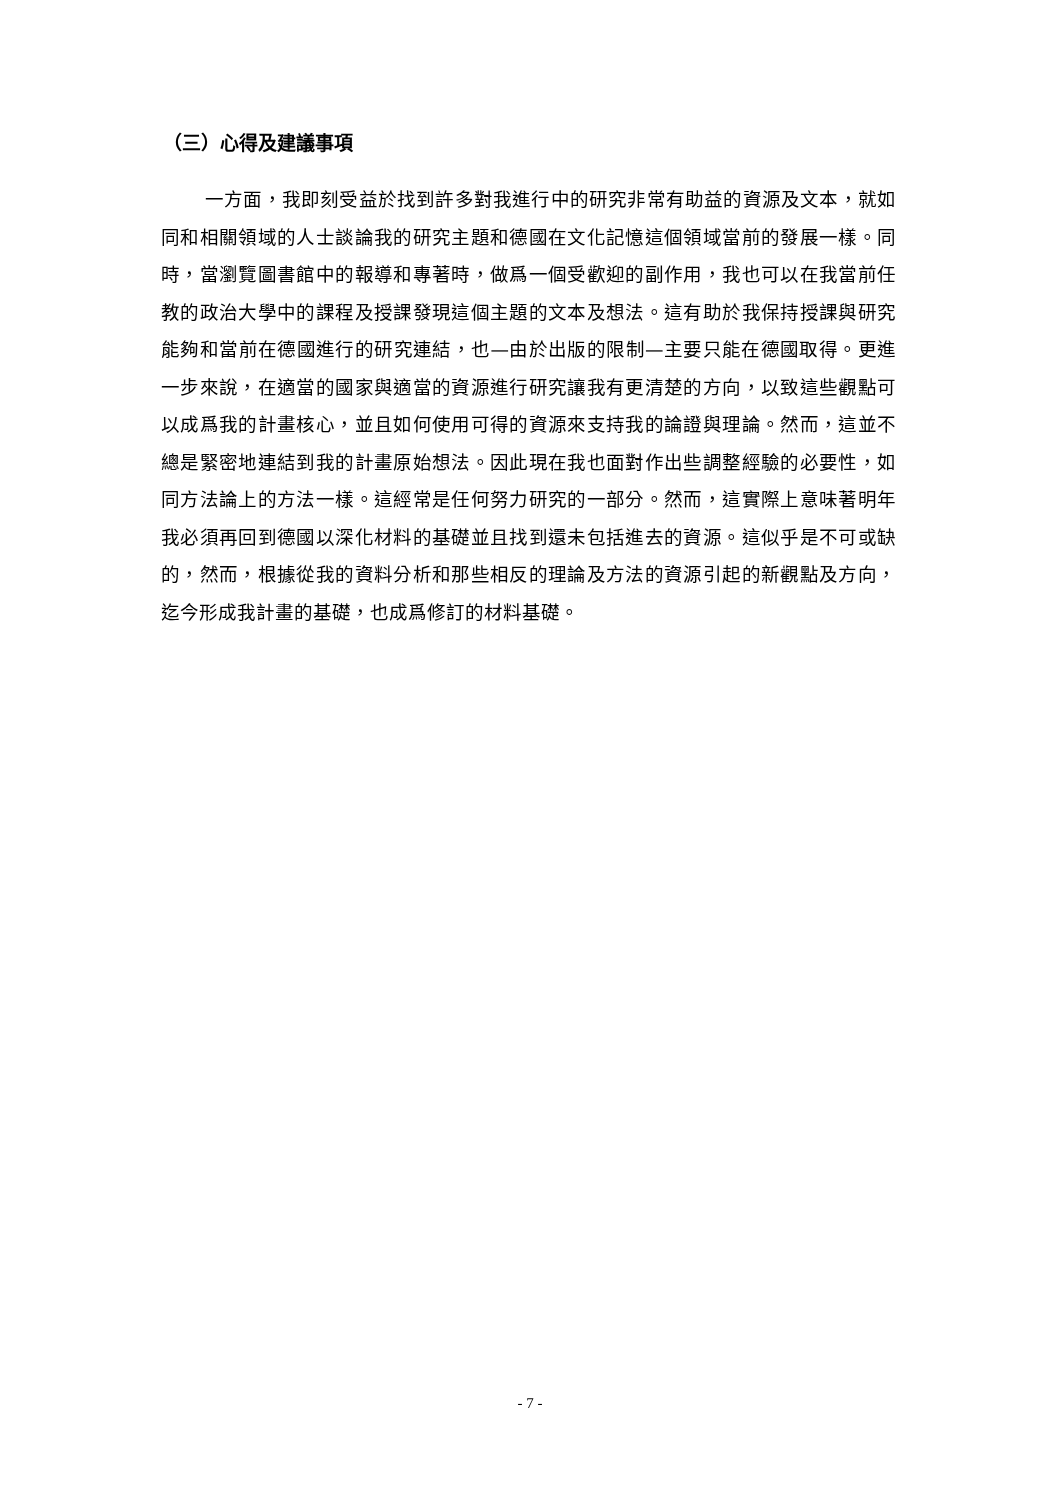（三）心得及建議事項
一方面，我即刻受益於找到許多對我進行中的研究非常有助益的資源及文本，就如同和相關領域的人士談論我的研究主題和德國在文化記憶這個領域當前的發展一樣。同時，當瀏覽圖書館中的報導和專著時，做爲一個受歡迎的副作用，我也可以在我當前任教的政治大學中的課程及授課發現這個主題的文本及想法。這有助於我保持授課與研究能夠和當前在德國進行的研究連結，也—由於出版的限制—主要只能在德國取得。更進一步來說，在適當的國家與適當的資源進行研究讓我有更清楚的方向，以致這些觀點可以成爲我的計畫核心，並且如何使用可得的資源來支持我的論證與理論。然而，這並不總是緊密地連結到我的計畫原始想法。因此現在我也面對作出些調整經驗的必要性，如同方法論上的方法一樣。這經常是任何努力研究的一部分。然而，這實際上意味著明年我必須再回到德國以深化材料的基礎並且找到還未包括進去的資源。這似乎是不可或缺的，然而，根據從我的資料分析和那些相反的理論及方法的資源引起的新觀點及方向，迄今形成我計畫的基礎，也成爲修訂的材料基礎。
- 7 -